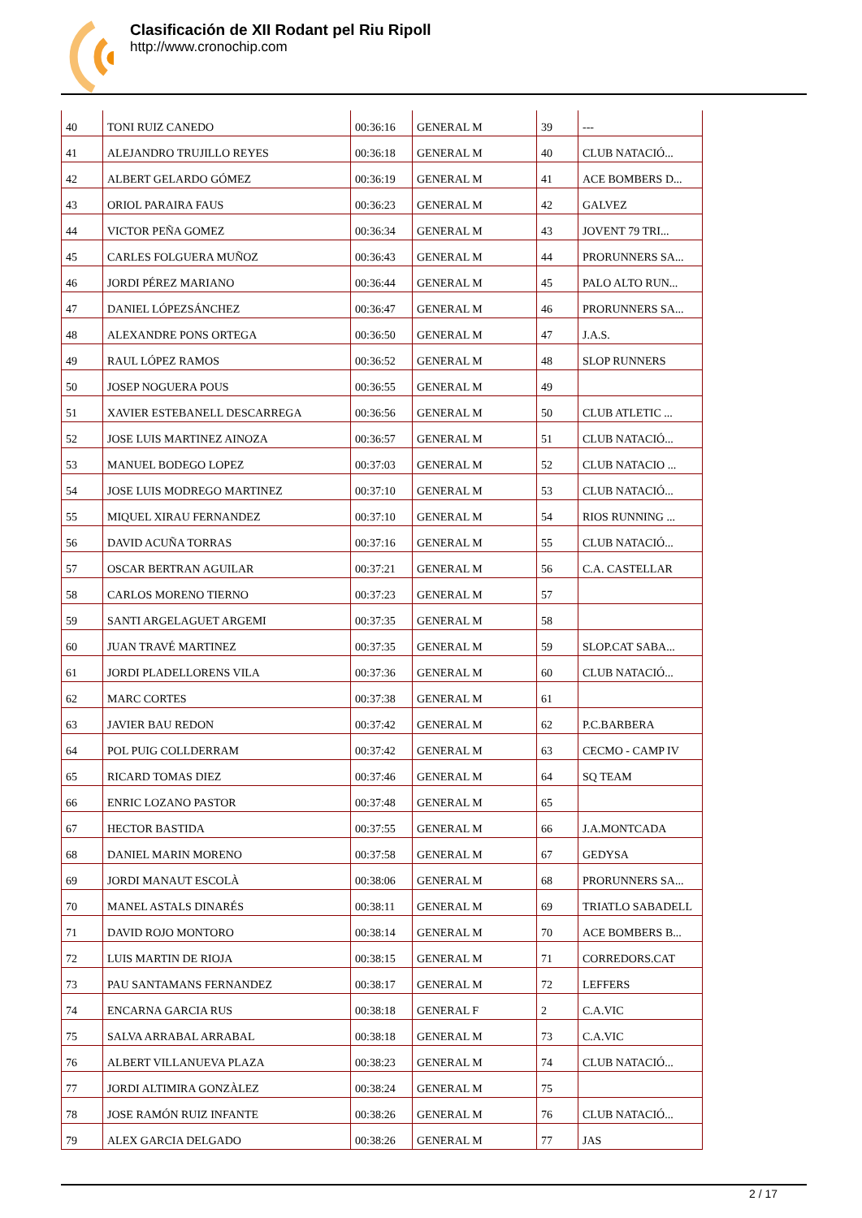Clasificación de XII Rodant pel Riu Ripoll
http://www.cronochip.com
| 40 | TONI RUIZ CANEDO | 00:36:16 | GENERAL M | 39 | --- |
| 41 | ALEJANDRO TRUJILLO REYES | 00:36:18 | GENERAL M | 40 | CLUB NATACIÓ... |
| 42 | ALBERT GELARDO GÓMEZ | 00:36:19 | GENERAL M | 41 | ACE BOMBERS D... |
| 43 | ORIOL PARAIRA FAUS | 00:36:23 | GENERAL M | 42 | GALVEZ |
| 44 | VICTOR PEÑA GOMEZ | 00:36:34 | GENERAL M | 43 | JOVENT 79 TRI... |
| 45 | CARLES FOLGUERA MUÑOZ | 00:36:43 | GENERAL M | 44 | PRORUNNERS SA... |
| 46 | JORDI PÉREZ MARIANO | 00:36:44 | GENERAL M | 45 | PALO ALTO RUN... |
| 47 | DANIEL LÓPEZSÁNCHEZ | 00:36:47 | GENERAL M | 46 | PRORUNNERS SA... |
| 48 | ALEXANDRE PONS ORTEGA | 00:36:50 | GENERAL M | 47 | J.A.S. |
| 49 | RAUL LÓPEZ RAMOS | 00:36:52 | GENERAL M | 48 | SLOP RUNNERS |
| 50 | JOSEP NOGUERA POUS | 00:36:55 | GENERAL M | 49 | |
| 51 | XAVIER ESTEBANELL DESCARREGA | 00:36:56 | GENERAL M | 50 | CLUB ATLETIC ... |
| 52 | JOSE LUIS MARTINEZ AINOZA | 00:36:57 | GENERAL M | 51 | CLUB NATACIÓ... |
| 53 | MANUEL BODEGO LOPEZ | 00:37:03 | GENERAL M | 52 | CLUB NATACIO ... |
| 54 | JOSE LUIS MODREGO MARTINEZ | 00:37:10 | GENERAL M | 53 | CLUB NATACIÓ... |
| 55 | MIQUEL XIRAU FERNANDEZ | 00:37:10 | GENERAL M | 54 | RIOS RUNNING ... |
| 56 | DAVID ACUÑA TORRAS | 00:37:16 | GENERAL M | 55 | CLUB NATACIÓ... |
| 57 | OSCAR BERTRAN AGUILAR | 00:37:21 | GENERAL M | 56 | C.A. CASTELLAR |
| 58 | CARLOS MORENO TIERNO | 00:37:23 | GENERAL M | 57 | |
| 59 | SANTI ARGELAGUET ARGEMI | 00:37:35 | GENERAL M | 58 | |
| 60 | JUAN TRAVÉ MARTINEZ | 00:37:35 | GENERAL M | 59 | SLOP.CAT SABA... |
| 61 | JORDI PLADELLORENS VILA | 00:37:36 | GENERAL M | 60 | CLUB NATACIÓ... |
| 62 | MARC CORTES | 00:37:38 | GENERAL M | 61 | |
| 63 | JAVIER BAU REDON | 00:37:42 | GENERAL M | 62 | P.C.BARBERA |
| 64 | POL PUIG COLLDERRAM | 00:37:42 | GENERAL M | 63 | CECMO - CAMP IV |
| 65 | RICARD TOMAS DIEZ | 00:37:46 | GENERAL M | 64 | SQ TEAM |
| 66 | ENRIC LOZANO PASTOR | 00:37:48 | GENERAL M | 65 | |
| 67 | HECTOR BASTIDA | 00:37:55 | GENERAL M | 66 | J.A.MONTCADA |
| 68 | DANIEL MARIN MORENO | 00:37:58 | GENERAL M | 67 | GEDYSA |
| 69 | JORDI MANAUT ESCOLÀ | 00:38:06 | GENERAL M | 68 | PRORUNNERS SA... |
| 70 | MANEL ASTALS DINARÉS | 00:38:11 | GENERAL M | 69 | TRIATLO SABADELL |
| 71 | DAVID ROJO MONTORO | 00:38:14 | GENERAL M | 70 | ACE BOMBERS B... |
| 72 | LUIS MARTIN DE RIOJA | 00:38:15 | GENERAL M | 71 | CORREDORS.CAT |
| 73 | PAU SANTAMANS FERNANDEZ | 00:38:17 | GENERAL M | 72 | LEFFERS |
| 74 | ENCARNA GARCIA RUS | 00:38:18 | GENERAL F | 2 | C.A.VIC |
| 75 | SALVA ARRABAL ARRABAL | 00:38:18 | GENERAL M | 73 | C.A.VIC |
| 76 | ALBERT VILLANUEVA PLAZA | 00:38:23 | GENERAL M | 74 | CLUB NATACIÓ... |
| 77 | JORDI ALTIMIRA GONZÀLEZ | 00:38:24 | GENERAL M | 75 | |
| 78 | JOSE RAMÓN RUIZ INFANTE | 00:38:26 | GENERAL M | 76 | CLUB NATACIÓ... |
| 79 | ALEX GARCIA DELGADO | 00:38:26 | GENERAL M | 77 | JAS |
2 / 17